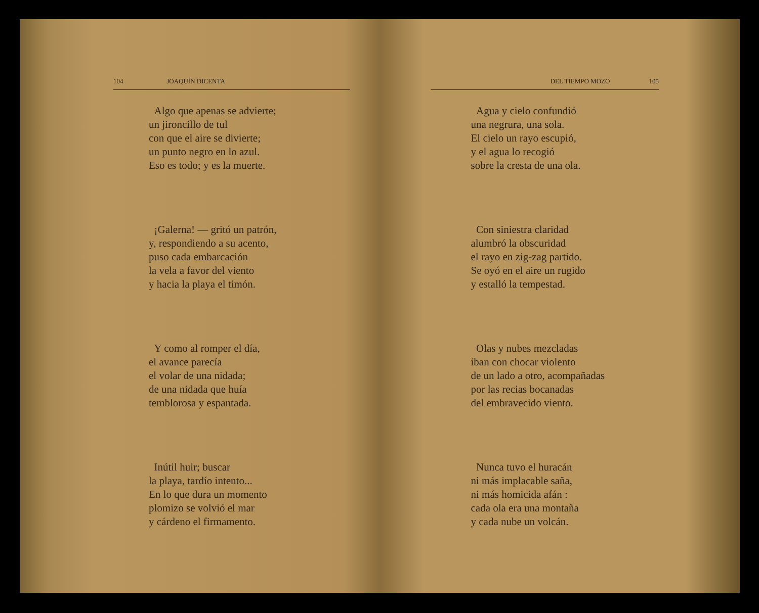104 JOAQUÍN DICENTA
Algo que apenas se advierte;
un jironcillo de tul
con que el aire se divierte;
un punto negro en lo azul.
Eso es todo; y es la muerte.
¡Galerna! — gritó un patrón,
y, respondiendo a su acento,
puso cada embarcación
la vela a favor del viento
y hacia la playa el timón.
Y como al romper el día,
el avance parecía
el volar de una nidada;
de una nidada que huía
temblorosa y espantada.
Inútil huir; buscar
la playa, tardío intento...
En lo que dura un momento
plomizo se volvió el mar
y cárdeno el firmamento.
DEL TIEMPO MOZO 105
Agua y cielo confundió
una negrura, una sola.
El cielo un rayo escupió,
y el agua lo recogió
sobre la cresta de una ola.
Con siniestra claridad
alumbró la obscuridad
el rayo en zig-zag partido.
Se oyó en el aire un rugido
y estalló la tempestad.
Olas y nubes mezcladas
iban con chocar violento
de un lado a otro, acompañadas
por las recias bocanadas
del embravecido viento.
Nunca tuvo el huracán
ni más implacable saña,
ni más homicida afán :
cada ola era una montaña
y cada nube un volcán.